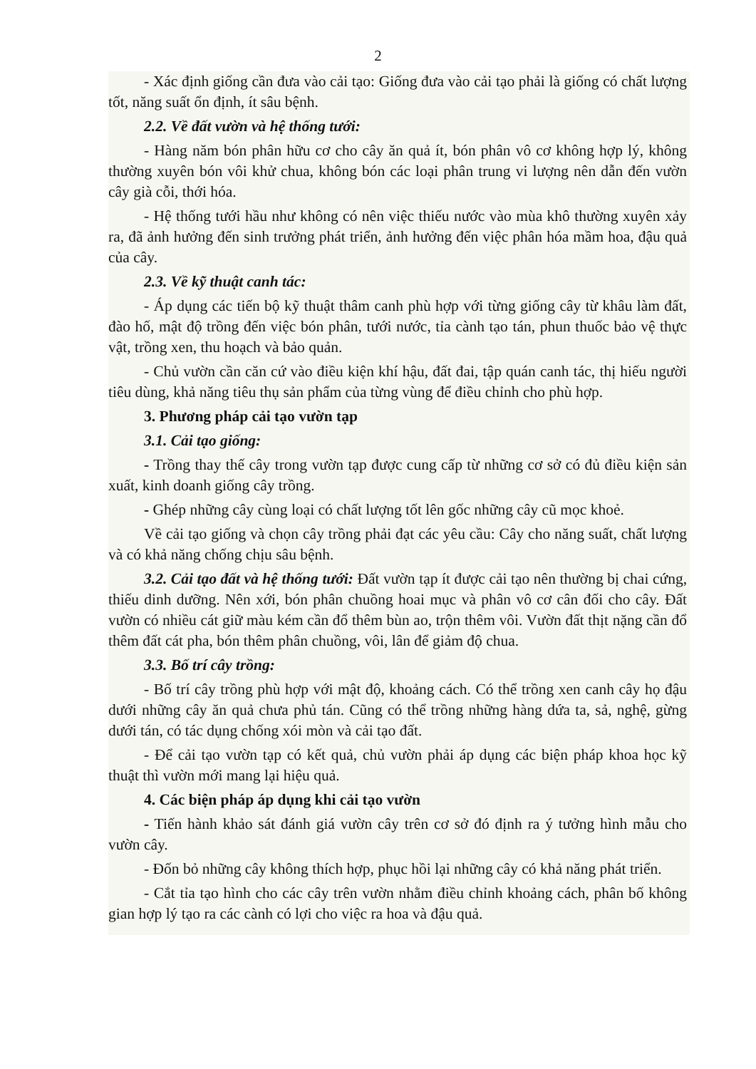2
- Xác định giống cần đưa vào cải tạo: Giống đưa vào cải tạo phải là giống có chất lượng tốt, năng suất ổn định, ít sâu bệnh.
2.2. Về đất vườn và hệ thống tưới:
- Hàng năm bón phân hữu cơ cho cây ăn quả ít, bón phân vô cơ không hợp lý, không thường xuyên bón vôi khử chua, không bón các loại phân trung vi lượng nên dẫn đến vườn cây già cỗi, thới hóa.
- Hệ thống tưới hầu như không có nên việc thiếu nước vào mùa khô thường xuyên xảy ra, đã ảnh hưởng đến sinh trưởng phát triển, ảnh hưởng đến việc phân hóa mầm hoa, đậu quả của cây.
2.3. Về kỹ thuật canh tác:
- Áp dụng các tiến bộ kỹ thuật thâm canh phù hợp với từng giống cây từ khâu làm đất, đào hố, mật độ trồng đến việc bón phân, tưới nước, tỉa cành tạo tán, phun thuốc bảo vệ thực vật, trồng xen, thu hoạch và bảo quản.
- Chủ vườn cần căn cứ vào điều kiện khí hậu, đất đai, tập quán canh tác, thị hiếu người tiêu dùng, khả năng tiêu thụ sản phẩm của từng vùng để điều chỉnh cho phù hợp.
3. Phương pháp cải tạo vườn tạp
3.1. Cải tạo giống:
- Trồng thay thế cây trong vườn tạp được cung cấp từ những cơ sở có đủ điều kiện sản xuất, kinh doanh giống cây trồng.
- Ghép những cây cùng loại có chất lượng tốt lên gốc những cây cũ mọc khoẻ.
Về cải tạo giống và chọn cây trồng phải đạt các yêu cầu: Cây cho năng suất, chất lượng và có khả năng chống chịu sâu bệnh.
3.2. Cải tạo đất và hệ thống tưới: Đất vườn tạp ít được cải tạo nên thường bị chai cứng, thiếu dinh dưỡng. Nên xới, bón phân chuồng hoai mục và phân vô cơ cân đối cho cây. Đất vườn có nhiều cát giữ màu kém cần đổ thêm bùn ao, trộn thêm vôi. Vườn đất thịt nặng cần đổ thêm đất cát pha, bón thêm phân chuồng, vôi, lân để giảm độ chua.
3.3. Bố trí cây trồng:
- Bố trí cây trồng phù hợp với mật độ, khoảng cách. Có thể trồng xen canh cây họ đậu dưới những cây ăn quả chưa phủ tán. Cũng có thể trồng những hàng dứa ta, sả, nghệ, gừng dưới tán, có tác dụng chống xói mòn và cải tạo đất.
- Để cải tạo vườn tạp có kết quả, chủ vườn phải áp dụng các biện pháp khoa học kỹ thuật thì vườn mới mang lại hiệu quả.
4. Các biện pháp áp dụng khi cải tạo vườn
- Tiến hành khảo sát đánh giá vườn cây trên cơ sở đó định ra ý tưởng hình mẫu cho vườn cây.
- Đốn bỏ những cây không thích hợp, phục hồi lại những cây có khả năng phát triển.
- Cắt tỉa tạo hình cho các cây trên vườn nhằm điều chỉnh khoảng cách, phân bố không gian hợp lý tạo ra các cành có lợi cho việc ra hoa và đậu quả.